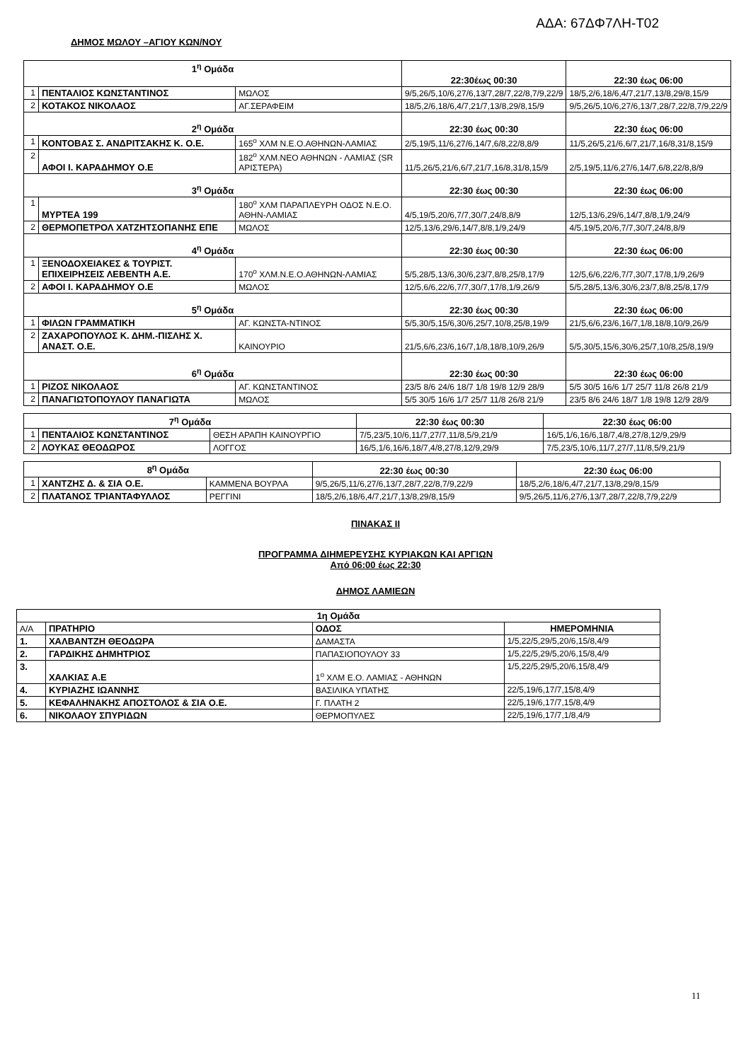ΑΔΑ: 67ΔΦ7ΛΗ-Τ02
ΔΗΜΟΣ ΜΩΛΟΥ –ΑΓΙΟΥ ΚΩΝ/ΝΟΥ
| 1<sup>η</sup> Ομάδα | | | 22:30έως 00:30 | 22:30 έως 06:00 |
| 1 | ΠΕΝΤΑΛΙΟΣ ΚΩΝΣΤΑΝΤΙΝΟΣ | ΜΩΛΟΣ | 9/5,26/5,10/6,27/6,13/7,28/7,22/8,7/9,22/9 | 18/5,2/6,18/6,4/7,21/7,13/8,29/8,15/9 |
| 2 | ΚΟΤΑΚΟΣ ΝΙΚΟΛΑΟΣ | ΑΓ.ΣΕΡΑΦΕΙΜ | 18/5,2/6,18/6,4/7,21/7,13/8,29/8,15/9 | 9/5,26/5,10/6,27/6,13/7,28/7,22/8,7/9,22/9 |
| 2<sup>η</sup> Ομάδα | | | 22:30 έως 00:30 | 22:30 έως 06:00 |
| 1 | ΚΟΝΤΟΒΑΣ Σ. ΑΝΔΡΙΤΣΑΚΗΣ Κ. Ο.Ε. | 165<sup>ο</sup> ΧΛΜ Ν.Ε.Ο.ΑΘΗΝΩΝ-ΛΑΜΙΑΣ | 2/5,19/5,11/6,27/6,14/7,6/8,22/8,8/9 | 11/5,26/5,21/6,6/7,21/7,16/8,31/8,15/9 |
| 2 | ΑΦΟΙ Ι. ΚΑΡΑΔΗΜΟΥ Ο.Ε | 182<sup>ο</sup> ΧΛΜ.ΝΕΟ ΑΘΗΝΩΝ - ΛΑΜΙΑΣ (SR ΑΡΙΣΤΕΡΑ) | 11/5,26/5,21/6,6/7,21/7,16/8,31/8,15/9 | 2/5,19/5,11/6,27/6,14/7,6/8,22/8,8/9 |
| 3<sup>η</sup> Ομάδα | | | 22:30 έως 00:30 | 22:30 έως 06:00 |
| 1 | ΜΥΡΤΕΑ 199 | 180<sup>ο</sup> ΧΛΜ ΠΑΡΑΠΛΕΥΡΗ ΟΔΟΣ Ν.Ε.Ο. ΑΘΗΝ-ΛΑΜΙΑΣ | 4/5,19/5,20/6,7/7,30/7,24/8,8/9 | 12/5,13/6,29/6,14/7,8/8,1/9,24/9 |
| 2 | ΘΕΡΜΟΠΕΤΡΟΛ ΧΑΤΖΗΤΣΟΠΑΝΗΣ ΕΠΕ | ΜΩΛΟΣ | 12/5,13/6,29/6,14/7,8/8,1/9,24/9 | 4/5,19/5,20/6,7/7,30/7,24/8,8/9 |
| 4<sup>η</sup> Ομάδα | | | 22:30 έως 00:30 | 22:30 έως 06:00 |
| 1 | ΞΕΝΟΔΟΧΕΙΑΚΕΣ & ΤΟΥΡΙΣΤ. ΕΠΙΧΕΙΡΗΣΕΙΣ ΛΕΒΕΝΤΗ Α.Ε. | 170<sup>ο</sup> ΧΛΜ.Ν.Ε.Ο.ΑΘΗΝΩΝ-ΛΑΜΙΑΣ | 5/5,28/5,13/6,30/6,23/7,8/8,25/8,17/9 | 12/5,6/6,22/6,7/7,30/7,17/8,1/9,26/9 |
| 2 | ΑΦΟΙ Ι. ΚΑΡΑΔΗΜΟΥ Ο.Ε | ΜΩΛΟΣ | 12/5,6/6,22/6,7/7,30/7,17/8,1/9,26/9 | 5/5,28/5,13/6,30/6,23/7,8/8,25/8,17/9 |
| 5<sup>η</sup> Ομάδα | | | 22:30 έως 00:30 | 22:30 έως 06:00 |
| 1 | ΦΙΛΩΝ ΓΡΑΜΜΑΤΙΚΗ | ΑΓ. ΚΩΝΣΤΑ-ΝΤΙΝΟΣ | 5/5,30/5,15/6,30/6,25/7,10/8,25/8,19/9 | 21/5,6/6,23/6,16/7,1/8,18/8,10/9,26/9 |
| 2 | ΖΑΧΑΡΟΠΟΥΛΟΣ Κ. ΔΗΜ.-ΠΙΣΛΗΣ Χ. ΑΝΑΣΤ. Ο.Ε. | ΚΑΙΝΟΥΡΙΟ | 21/5,6/6,23/6,16/7,1/8,18/8,10/9,26/9 | 5/5,30/5,15/6,30/6,25/7,10/8,25/8,19/9 |
| 6<sup>η</sup> Ομάδα | | | 22:30 έως 00:30 | 22:30 έως 06:00 |
| 1 | ΡΙΖΟΣ ΝΙΚΟΛΑΟΣ | ΑΓ. ΚΩΝΣΤΑΝΤΙΝΟΣ | 23/5 8/6 24/6 18/7 1/8 19/8 12/9 28/9 | 5/5 30/5 16/6 1/7 25/7 11/8 26/8 21/9 |
| 2 | ΠΑΝΑΓΙΩΤΟΠΟΥΛΟΥ ΠΑΝΑΓΙΩΤΑ | ΜΩΛΟΣ | 5/5 30/5 16/6 1/7 25/7 11/8 26/8 21/9 | 23/5 8/6 24/6 18/7 1/8 19/8 12/9 28/9 |
| 7<sup>η</sup> Ομάδα | | | 22:30 έως 00:30 | 22:30 έως 06:00 |
| 1 | ΠΕΝΤΑΛΙΟΣ ΚΩΝΣΤΑΝΤΙΝΟΣ | ΘΕΣΗ ΑΡΑΠΗ ΚΑΙΝΟΥΡΓΙΟ | 7/5,23/5,10/6,11/7,27/7,11/8,5/9,21/9 | 16/5,1/6,16/6,18/7,4/8,27/8,12/9,29/9 |
| 2 | ΛΟΥΚΑΣ ΘΕΟΔΩΡΟΣ | ΛΟΓΓΟΣ | 16/5,1/6,16/6,18/7,4/8,27/8,12/9,29/9 | 7/5,23/5,10/6,11/7,27/7,11/8,5/9,21/9 |
| 8<sup>η</sup> Ομάδα | | | 22:30 έως 00:30 | 22:30 έως 06:00 |
| 1 | ΧΑΝΤΖΗΣ Δ. & ΣΙΑ Ο.Ε. | ΚΑΜΜΕΝΑ ΒΟΥΡΛΑ | 9/5,26/5,11/6,27/6,13/7,28/7,22/8,7/9,22/9 | 18/5,2/6,18/6,4/7,21/7,13/8,29/8,15/9 |
| 2 | ΠΛΑΤΑΝΟΣ ΤΡΙΑΝΤΑΦΥΛΛΟΣ | ΡΕΓΓΙΝΙ | 18/5,2/6,18/6,4/7,21/7,13/8,29/8,15/9 | 9/5,26/5,11/6,27/6,13/7,28/7,22/8,7/9,22/9 |
ΠΙΝΑΚΑΣ ΙΙ
ΠΡΟΓΡΑΜΜΑ ΔΙΗΜΕΡΕΥΣΗΣ ΚΥΡΙΑΚΩΝ ΚΑΙ ΑΡΓΙΩΝ
Από 06:00 έως 22:30
ΔΗΜΟΣ ΛΑΜΙΕΩΝ
| 1η Ομάδα | | | |
| Α/Α | ΠΡΑΤΗΡΙΟ | ΟΔΟΣ | ΗΜΕΡΟΜΗΝΙΑ |
| 1. | ΧΑΛΒΑΝΤΖΗ ΘΕΟΔΩΡΑ | ΔΑΜΑΣΤΑ | 1/5,22/5,29/5,20/6,15/8,4/9 |
| 2. | ΓΑΡΔΙΚΗΣ ΔΗΜΗΤΡΙΟΣ | ΠΑΠΑΣΙΟΠΟΥΛΟΥ 33 | 1/5,22/5,29/5,20/6,15/8,4/9 |
| 3. | ΧΑΛΚΙΑΣ Α.Ε | 1<sup>ο</sup> ΧΛΜ Ε.Ο. ΛΑΜΙΑΣ - ΑΘΗΝΩΝ | 1/5,22/5,29/5,20/6,15/8,4/9 |
| 4. | ΚΥΡΙΑΖΗΣ ΙΩΑΝΝΗΣ | ΒΑΣΙΛΙΚΑ ΥΠΑΤΗΣ | 22/5,19/6,17/7,15/8,4/9 |
| 5. | ΚΕΦΑΛΗΝΑΚΗΣ ΑΠΟΣΤΟΛΟΣ & ΣΙΑ Ο.Ε. | Γ. ΠΛΑΤΗ 2 | 22/5,19/6,17/7,15/8,4/9 |
| 6. | ΝΙΚΟΛΑΟΥ ΣΠΥΡΙΔΩΝ | ΘΕΡΜΟΠΥΛΕΣ | 22/5,19/6,17/7,1/8,4/9 |
11